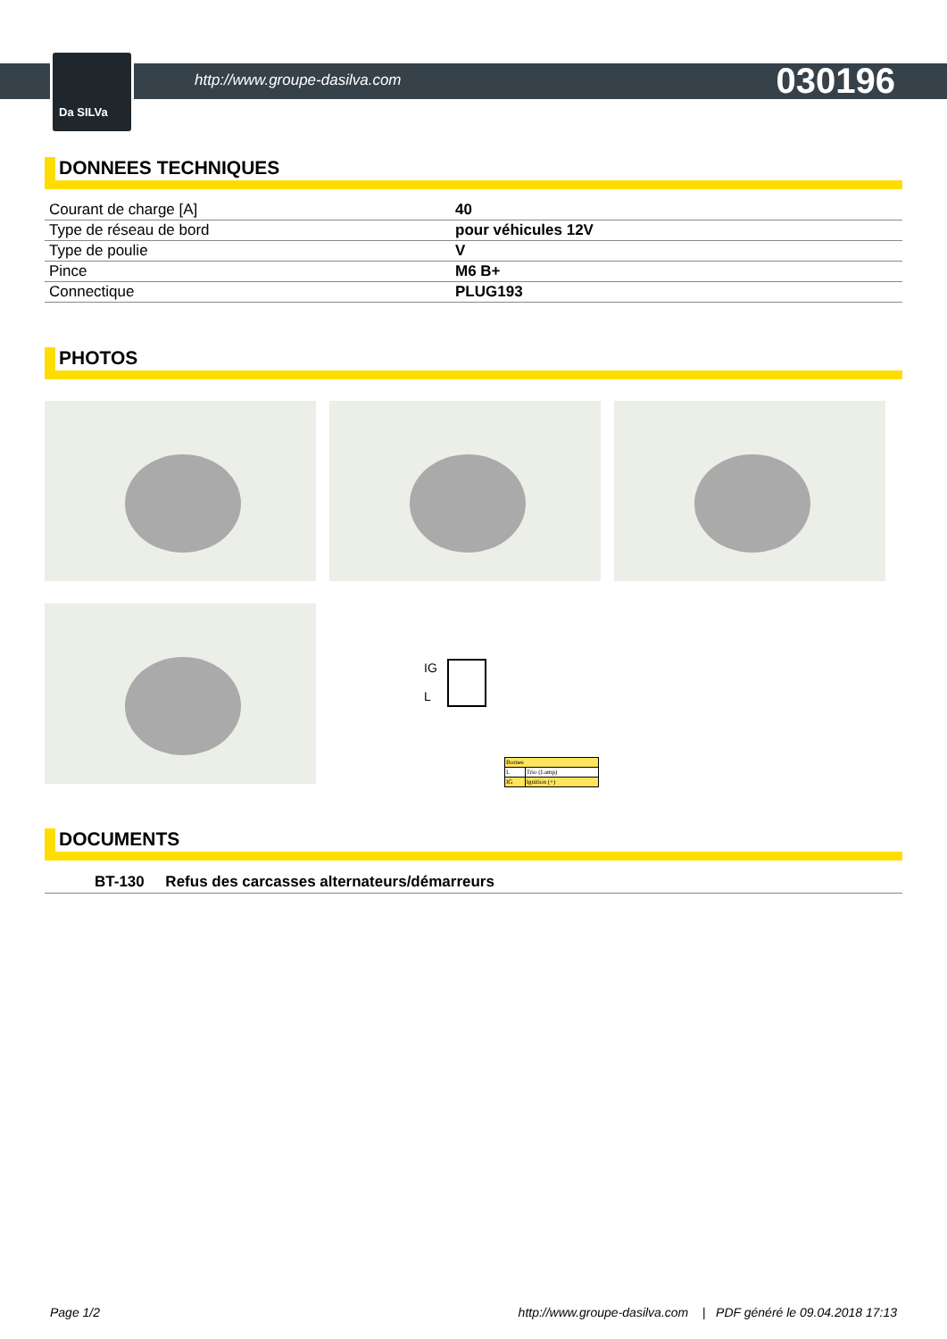Da SILVa
http://www.groupe-dasilva.com 030196
DONNEES TECHNIQUES
| Courant de charge [A] | 40 |
| Type de réseau de bord | pour véhicules 12V |
| Type de poulie | V |
| Pince | M6 B+ |
| Connectique | PLUG193 |
PHOTOS
IG
L
| Bornes | |
| L | Trio (Lamp) |
| IG | Ignition (+) |
DOCUMENTS
BT-130 Refus des carcasses alternateurs/démarreurs
Page 1/2 http://www.groupe-dasilva.com | PDF généré le 09.04.2018 17:13